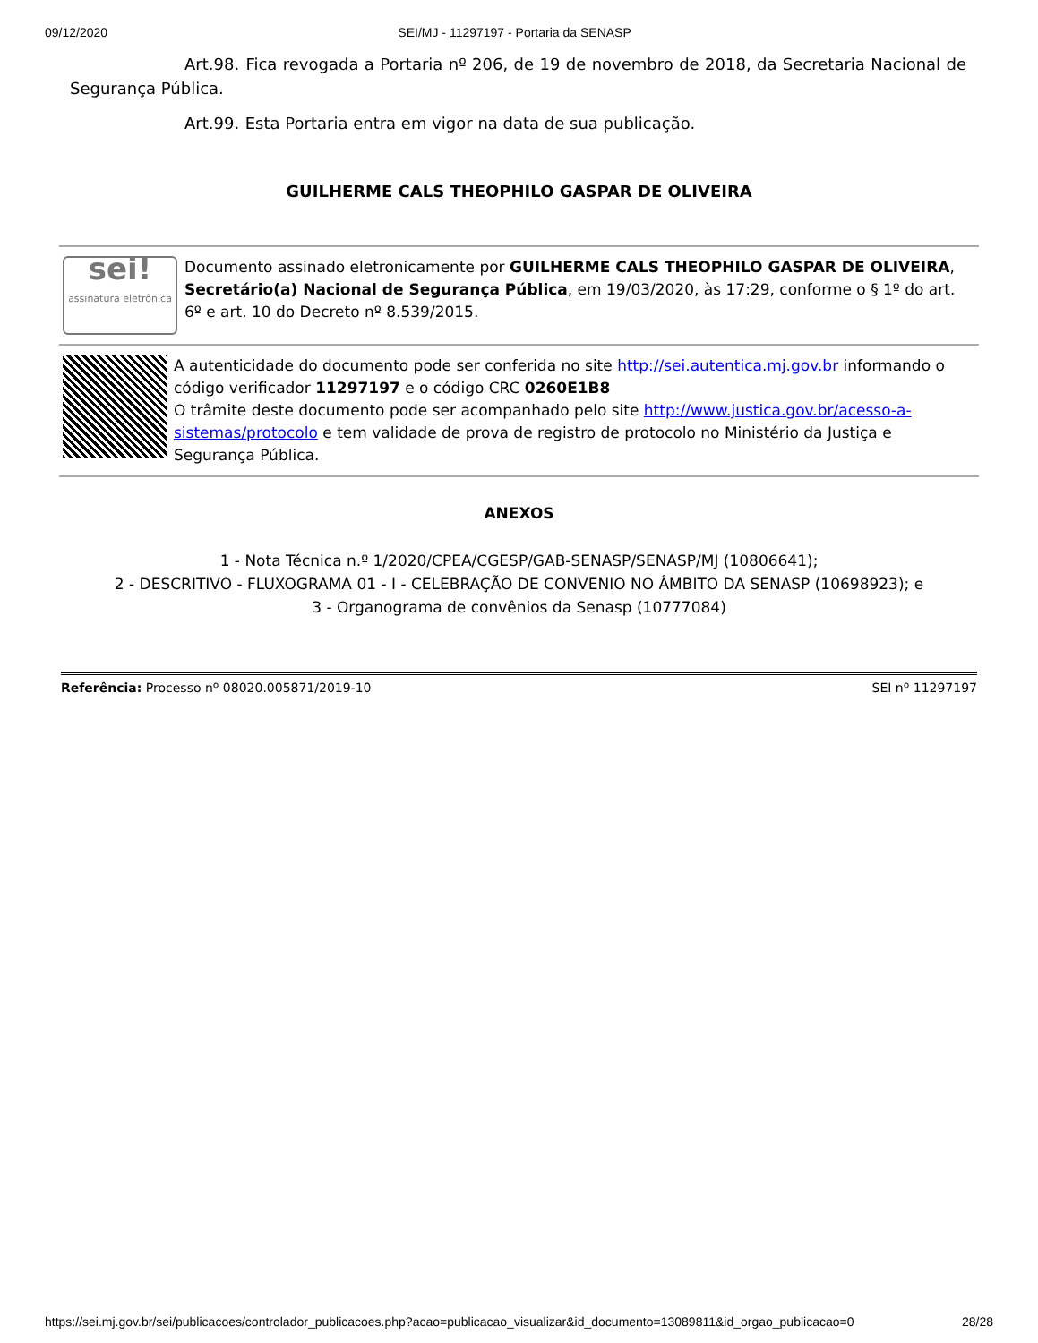09/12/2020 SEI/MJ - 11297197 - Portaria da SENASP
Art.98. Fica revogada a Portaria nº 206, de 19 de novembro de 2018, da Secretaria Nacional de Segurança Pública.
Art.99. Esta Portaria entra em vigor na data de sua publicação.
GUILHERME CALS THEOPHILO GASPAR DE OLIVEIRA
sei!
assinatura eletrônica
Documento assinado eletronicamente por GUILHERME CALS THEOPHILO GASPAR DE OLIVEIRA, Secretário(a) Nacional de Segurança Pública, em 19/03/2020, às 17:29, conforme o § 1º do art. 6º e art. 10 do Decreto nº 8.539/2015.
A autenticidade do documento pode ser conferida no site http://sei.autentica.mj.gov.br informando o código verificador 11297197 e o código CRC 0260E1B8
O trâmite deste documento pode ser acompanhado pelo site http://www.justica.gov.br/acesso-a-sistemas/protocolo e tem validade de prova de registro de protocolo no Ministério da Justiça e Segurança Pública.
ANEXOS
1 - Nota Técnica n.º 1/2020/CPEA/CGESP/GAB-SENASP/SENASP/MJ (10806641);
2 - DESCRITIVO - FLUXOGRAMA 01 - I - CELEBRAÇÃO DE CONVENIO NO ÂMBITO DA SENASP (10698923); e
3 - Organograma de convênios da Senasp (10777084)
Referência: Processo nº 08020.005871/2019-10 SEI nº 11297197
https://sei.mj.gov.br/sei/publicacoes/controlador_publicacoes.php?acao=publicacao_visualizar&id_documento=13089811&id_orgao_publicacao=0 28/28